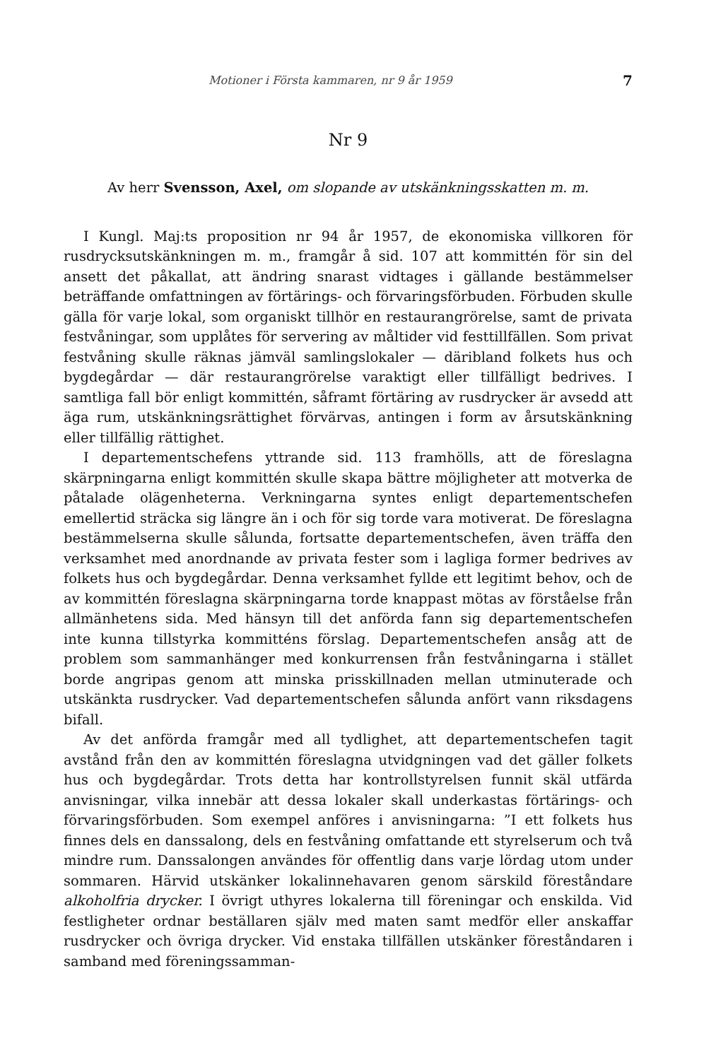Motioner i Första kammaren, nr 9 år 1959 7
Nr 9
Av herr Svensson, Axel, om slopande av utskänkningsskatten m. m.
I Kungl. Maj:ts proposition nr 94 år 1957, de ekonomiska villkoren för rusdrycksutskänkningen m. m., framgår å sid. 107 att kommittén för sin del ansett det påkallat, att ändring snarast vidtages i gällande bestämmelser beträffande omfattningen av förtärings- och förvaringsförbuden. Förbuden skulle gälla för varje lokal, som organiskt tillhör en restaurangrörelse, samt de privata festvåningar, som upplåtes för servering av måltider vid festtillfällen. Som privat festvåning skulle räknas jämväl samlingslokaler — däribland folkets hus och bygdegårdar — där restaurangrörelse varaktigt eller tillfälligt bedrives. I samtliga fall bör enligt kommittén, såframt förtäring av rusdrycker är avsedd att äga rum, utskänkningsrättighet förvärvas, antingen i form av årsutskänkning eller tillfällig rättighet.
I departementschefens yttrande sid. 113 framhölls, att de föreslagna skärpningarna enligt kommittén skulle skapa bättre möjligheter att motverka de påtalade olägenheterna. Verkningarna syntes enligt departementschefen emellertid sträcka sig längre än i och för sig torde vara motiverat. De föreslagna bestämmelserna skulle sålunda, fortsatte departementschefen, även träffa den verksamhet med anordnande av privata fester som i lagliga former bedrives av folkets hus och bygdegårdar. Denna verksamhet fyllde ett legitimt behov, och de av kommittén föreslagna skärpningarna torde knappast mötas av förståelse från allmänhetens sida. Med hänsyn till det anförda fann sig departementschefen inte kunna tillstyrka kommitténs förslag. Departementschefen ansåg att de problem som sammanhänger med konkurrensen från festvåningarna i stället borde angripas genom att minska prisskillnaden mellan utminuterade och utskänkta rusdrycker. Vad departementschefen sålunda anfört vann riksdagens bifall.
Av det anförda framgår med all tydlighet, att departementschefen tagit avstånd från den av kommittén föreslagna utvidgningen vad det gäller folkets hus och bygdegårdar. Trots detta har kontrollstyrelsen funnit skäl utfärda anvisningar, vilka innebär att dessa lokaler skall underkastas förtärings- och förvaringsförbuden. Som exempel anföres i anvisningarna: ”I ett folkets hus finnes dels en danssalong, dels en festvåning omfattande ett styrelserum och två mindre rum. Danssalongen användes för offentlig dans varje lördag utom under sommaren. Härvid utskänker lokalinnehavaren genom särskild föreståndare alkoholfria drycker. I övrigt uthyres lokalerna till föreningar och enskilda. Vid festligheter ordnar beställaren själv med maten samt medför eller anskaffar rusdrycker och övriga drycker. Vid enstaka tillfällen utskänker föreståndaren i samband med föreningssamman-